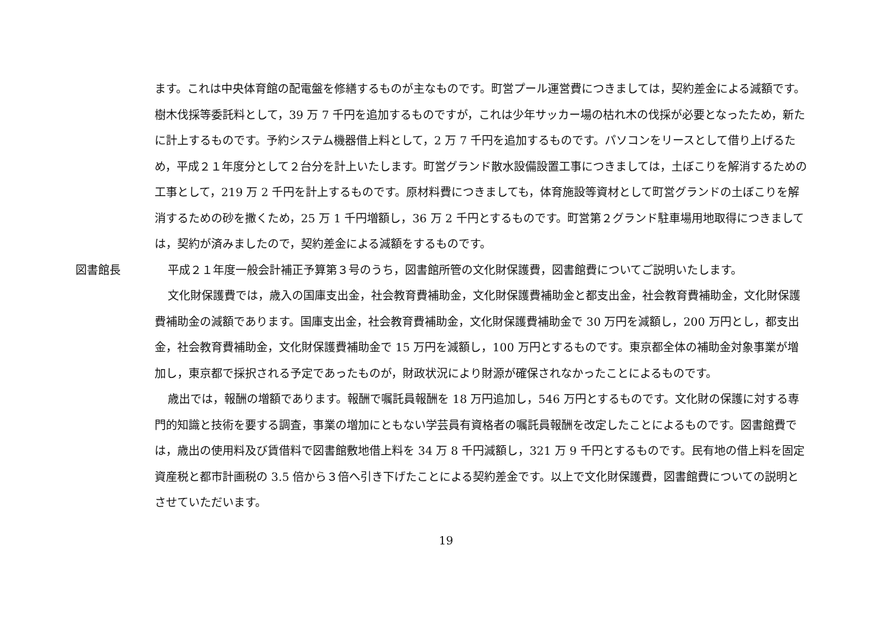ます。これは中央体育館の配電盤を修繕するものが主なものです。町営プール運営費につきましては，契約差金による減額です。樹木伐採等委託料として，39 万 7 千円を追加するものですが，これは少年サッカー場の枯れ木の伐採が必要となったため，新たに計上するものです。予約システム機器借上料として，2 万 7 千円を追加するものです。パソコンをリースとして借り上げるため，平成２１年度分として２台分を計上いたします。町営グランド散水設備設置工事につきましては，土ぼこりを解消するための工事として，219 万 2 千円を計上するものです。原材料費につきましても，体育施設等資材として町営グランドの土ぼこりを解消するための砂を撒くため，25 万 1 千円増額し，36 万 2 千円とするものです。町営第２グランド駐車場用地取得につきましては，契約が済みましたので，契約差金による減額をするものです。
図書館長 平成２１年度一般会計補正予算第３号のうち，図書館所管の文化財保護費，図書館費についてご説明いたします。
文化財保護費では，歳入の国庫支出金，社会教育費補助金，文化財保護費補助金と都支出金，社会教育費補助金，文化財保護費補助金の減額であります。国庫支出金，社会教育費補助金，文化財保護費補助金で 30 万円を減額し，200 万円とし，都支出金，社会教育費補助金，文化財保護費補助金で 15 万円を減額し，100 万円とするものです。東京都全体の補助金対象事業が増加し，東京都で採択される予定であったものが，財政状況により財源が確保されなかったことによるものです。
歳出では，報酬の増額であります。報酬で嘱託員報酬を 18 万円追加し，546 万円とするものです。文化財の保護に対する専門的知識と技術を要する調査，事業の増加にともない学芸員有資格者の嘱託員報酬を改定したことによるものです。図書館費では，歳出の使用料及び賃借料で図書館敷地借上料を 34 万 8 千円減額し，321 万 9 千円とするものです。民有地の借上料を固定資産税と都市計画税の 3.5 倍から３倍へ引き下げたことによる契約差金です。以上で文化財保護費，図書館費についての説明とさせていただいます。
19